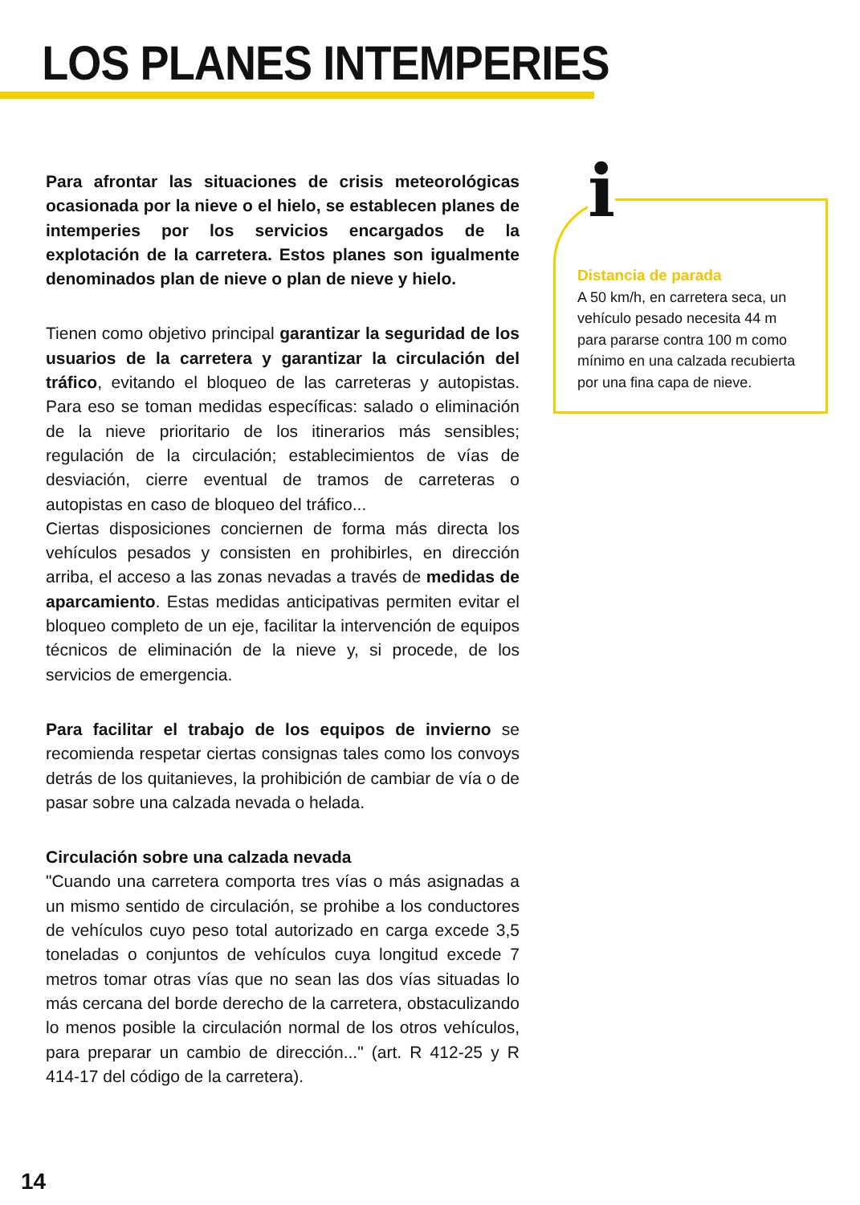LOS PLANES INTEMPERIES
Para afrontar las situaciones de crisis meteorológicas ocasionada por la nieve o el hielo, se establecen planes de intemperies por los servicios encargados de la explotación de la carretera. Estos planes son igualmente denominados plan de nieve o plan de nieve y hielo.
Tienen como objetivo principal garantizar la seguridad de los usuarios de la carretera y garantizar la circulación del tráfico, evitando el bloqueo de las carreteras y autopistas. Para eso se toman medidas específicas: salado o eliminación de la nieve prioritario de los itinerarios más sensibles; regulación de la circulación; establecimientos de vías de desviación, cierre eventual de tramos de carreteras o autopistas en caso de bloqueo del tráfico...
Ciertas disposiciones conciernen de forma más directa los vehículos pesados y consisten en prohibirles, en dirección arriba, el acceso a las zonas nevadas a través de medidas de aparcamiento. Estas medidas anticipativas permiten evitar el bloqueo completo de un eje, facilitar la intervención de equipos técnicos de eliminación de la nieve y, si procede, de los servicios de emergencia.
Para facilitar el trabajo de los equipos de invierno se recomienda respetar ciertas consignas tales como los convoys detrás de los quitanieves, la prohibición de cambiar de vía o de pasar sobre una calzada nevada o helada.
Circulación sobre una calzada nevada
"Cuando una carretera comporta tres vías o más asignadas a un mismo sentido de circulación, se prohibe a los conductores de vehículos cuyo peso total autorizado en carga excede 3,5 toneladas o conjuntos de vehículos cuya longitud excede 7 metros tomar otras vías que no sean las dos vías situadas lo más cercana del borde derecho de la carretera, obstaculizando lo menos posible la circulación normal de los otros vehículos, para preparar un cambio de dirección..." (art. R 412-25 y R 414-17 del código de la carretera).
i
Distancia de parada
A 50 km/h, en carretera seca, un vehículo pesado necesita 44 m para pararse contra 100 m como mínimo en una calzada recubierta por una fina capa de nieve.
14